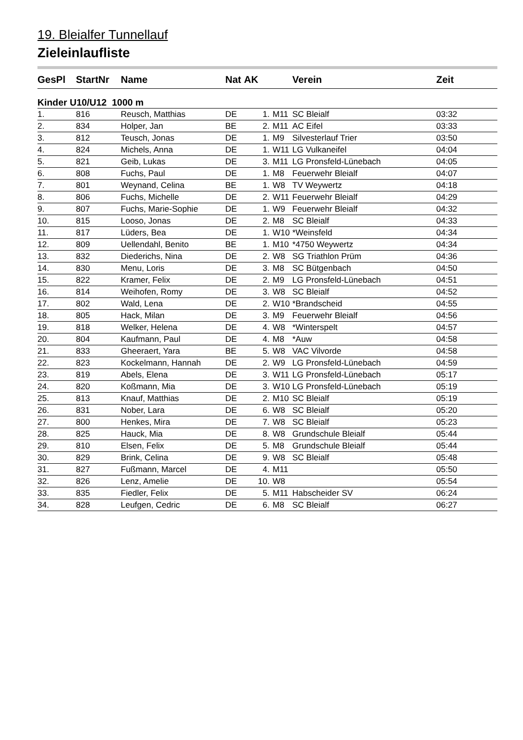19. Bleialfer Tunnellauf
Zieleinlaufliste
| GesPl | StartNr | Name | Nat | AK | | Verein | Zeit |
| --- | --- | --- | --- | --- | --- | --- | --- |
| Kinder U10/U12 1000 m | | | | | | | |
| 1. | 816 | Reusch, Matthias | DE | 1. | M11 | SC Bleialf | 03:32 |
| 2. | 834 | Holper, Jan | BE | 2. | M11 | AC Eifel | 03:33 |
| 3. | 812 | Teusch, Jonas | DE | 1. | M9 | Silvesterlauf Trier | 03:50 |
| 4. | 824 | Michels, Anna | DE | 1. | W11 | LG Vulkaneifel | 04:04 |
| 5. | 821 | Geib, Lukas | DE | 3. | M11 | LG Pronsfeld-Lünebach | 04:05 |
| 6. | 808 | Fuchs, Paul | DE | 1. | M8 | Feuerwehr Bleialf | 04:07 |
| 7. | 801 | Weynand, Celina | BE | 1. | W8 | TV Weywertz | 04:18 |
| 8. | 806 | Fuchs, Michelle | DE | 2. | W11 | Feuerwehr Bleialf | 04:29 |
| 9. | 807 | Fuchs, Marie-Sophie | DE | 1. | W9 | Feuerwehr Bleialf | 04:32 |
| 10. | 815 | Looso, Jonas | DE | 2. | M8 | SC Bleialf | 04:33 |
| 11. | 817 | Lüders, Bea | DE | 1. | W10 | *Weinsfeld | 04:34 |
| 12. | 809 | Uellendahl, Benito | BE | 1. | M10 | *4750 Weywertz | 04:34 |
| 13. | 832 | Diederichs, Nina | DE | 2. | W8 | SG Triathlon Prüm | 04:36 |
| 14. | 830 | Menu, Loris | DE | 3. | M8 | SC Bütgenbach | 04:50 |
| 15. | 822 | Kramer, Felix | DE | 2. | M9 | LG Pronsfeld-Lünebach | 04:51 |
| 16. | 814 | Weihofen, Romy | DE | 3. | W8 | SC Bleialf | 04:52 |
| 17. | 802 | Wald, Lena | DE | 2. | W10 | *Brandscheid | 04:55 |
| 18. | 805 | Hack, Milan | DE | 3. | M9 | Feuerwehr Bleialf | 04:56 |
| 19. | 818 | Welker, Helena | DE | 4. | W8 | *Winterspelt | 04:57 |
| 20. | 804 | Kaufmann, Paul | DE | 4. | M8 | *Auw | 04:58 |
| 21. | 833 | Gheeraert, Yara | BE | 5. | W8 | VAC Vilvorde | 04:58 |
| 22. | 823 | Kockelmann, Hannah | DE | 2. | W9 | LG Pronsfeld-Lünebach | 04:59 |
| 23. | 819 | Abels, Elena | DE | 3. | W11 | LG Pronsfeld-Lünebach | 05:17 |
| 24. | 820 | Koßmann, Mia | DE | 3. | W10 | LG Pronsfeld-Lünebach | 05:19 |
| 25. | 813 | Knauf, Matthias | DE | 2. | M10 | SC Bleialf | 05:19 |
| 26. | 831 | Nober, Lara | DE | 6. | W8 | SC Bleialf | 05:20 |
| 27. | 800 | Henkes, Mira | DE | 7. | W8 | SC Bleialf | 05:23 |
| 28. | 825 | Hauck, Mia | DE | 8. | W8 | Grundschule Bleialf | 05:44 |
| 29. | 810 | Elsen, Felix | DE | 5. | M8 | Grundschule Bleialf | 05:44 |
| 30. | 829 | Brink, Celina | DE | 9. | W8 | SC Bleialf | 05:48 |
| 31. | 827 | Fußmann, Marcel | DE | 4. | M11 | | 05:50 |
| 32. | 826 | Lenz, Amelie | DE | 10. | W8 | | 05:54 |
| 33. | 835 | Fiedler, Felix | DE | 5. | M11 | Habscheider SV | 06:24 |
| 34. | 828 | Leufgen, Cedric | DE | 6. | M8 | SC Bleialf | 06:27 |